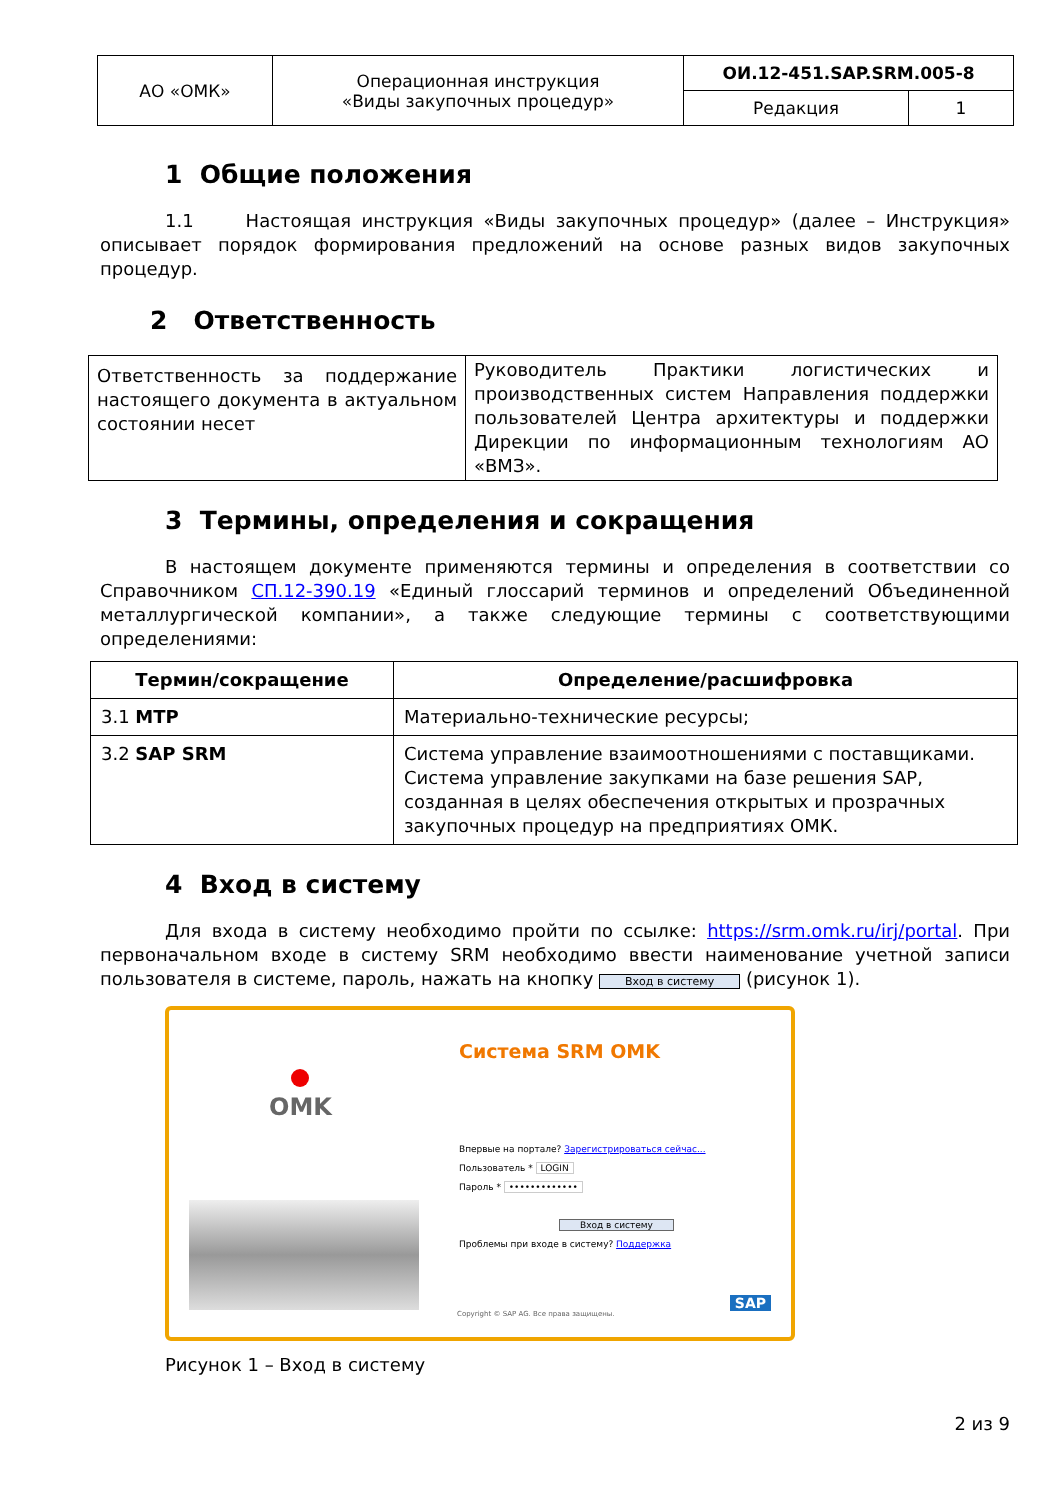| АО «ОМК» | Операционная инструкция «Виды закупочных процедур» | ОИ.12-451.SAP.SRM.005-8 | |
| | | Редакция | 1 |
1 Общие положения
1.1 Настоящая инструкция «Виды закупочных процедур» (далее – Инструкция» описывает порядок формирования предложений на основе разных видов закупочных процедур.
2 Ответственность
| Ответственность за поддержание настоящего документа в актуальном состоянии несет | Руководитель Практики логистических и производственных систем Направления поддержки пользователей Центра архитектуры и поддержки Дирекции по информационным технологиям АО «ВМЗ». |
3 Термины, определения и сокращения
В настоящем документе применяются термины и определения в соответствии со Справочником СП.12-390.19 «Единый глоссарий терминов и определений Объединенной металлургической компании», а также следующие термины с соответствующими определениями:
| Термин/сокращение | Определение/расшифровка |
| --- | --- |
| 3.1 МТР | Материально-технические ресурсы; |
| 3.2 SAP SRM | Система управление взаимоотношениями с поставщиками. Система управление закупками на базе решения SAP, созданная в целях обеспечения открытых и прозрачных закупочных процедур на предприятиях ОМК. |
4 Вход в систему
Для входа в систему необходимо пройти по ссылке: https://srm.omk.ru/irj/portal. При первоначальном входе в систему SRM необходимо ввести наименование учетной записи пользователя в системе, пароль, нажать на кнопку Вход в систему (рисунок 1).
Система SRM OMK
OMK
Впервые на портале? Зарегистрироваться сейчас...
Пользователь * LOGIN
Пароль * •••••••••••••
Вход в систему
Проблемы при входе в систему? Поддержка
Copyright © SAP AG. Все права защищены.
SAP
Рисунок 1 – Вход в систему
2 из 9